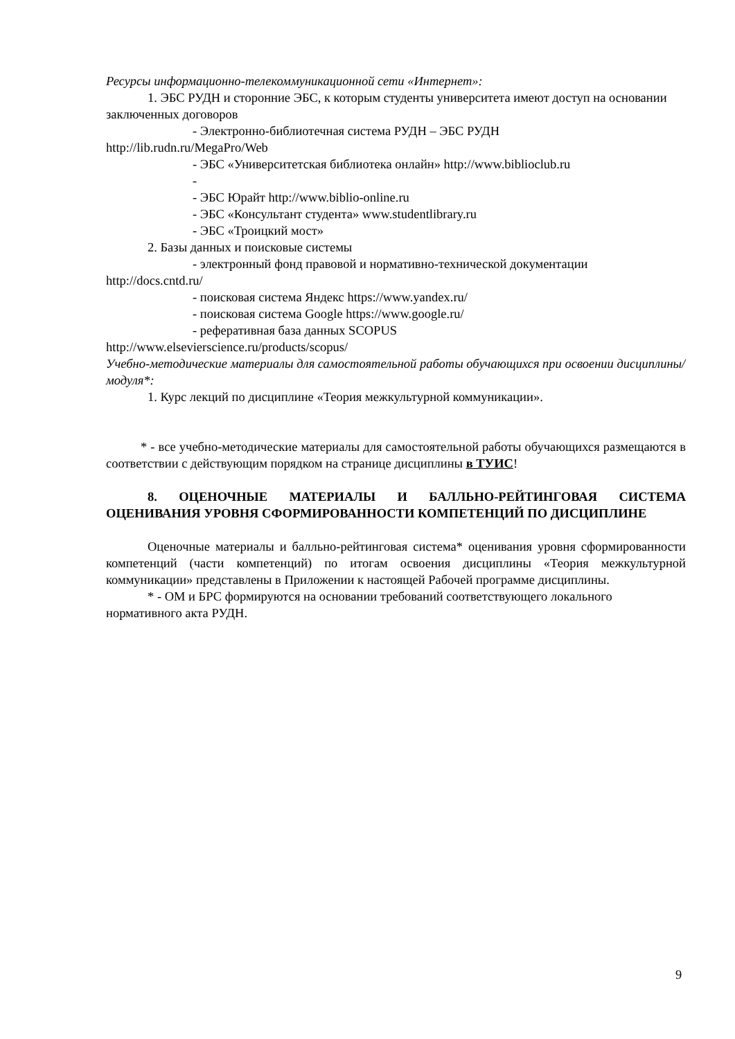Ресурсы информационно-телекоммуникационной сети «Интернет»:
1. ЭБС РУДН и сторонние ЭБС, к которым студенты университета имеют доступ на основании заключенных договоров
- Электронно-библиотечная система РУДН – ЭБС РУДН
http://lib.rudn.ru/MegaPro/Web
- ЭБС «Университетская библиотека онлайн» http://www.biblioclub.ru
-
- ЭБС Юрайт http://www.biblio-online.ru
- ЭБС «Консультант студента» www.studentlibrary.ru
- ЭБС «Троицкий мост»
2. Базы данных и поисковые системы
- электронный фонд правовой и нормативно-технической документации
http://docs.cntd.ru/
- поисковая система Яндекс https://www.yandex.ru/
- поисковая система Google https://www.google.ru/
- реферативная база данных SCOPUS
http://www.elsevierscience.ru/products/scopus/
Учебно-методические материалы для самостоятельной работы обучающихся при освоении дисциплины/модуля*:
1. Курс лекций по дисциплине «Теория межкультурной коммуникации».
* - все учебно-методические материалы для самостоятельной работы обучающихся размещаются в соответствии с действующим порядком на странице дисциплины в ТУИС!
8. ОЦЕНОЧНЫЕ МАТЕРИАЛЫ И БАЛЛЬНО-РЕЙТИНГОВАЯ СИСТЕМА ОЦЕНИВАНИЯ УРОВНЯ СФОРМИРОВАННОСТИ КОМПЕТЕНЦИЙ ПО ДИСЦИПЛИНЕ
Оценочные материалы и балльно-рейтинговая система* оценивания уровня сформированности компетенций (части компетенций) по итогам освоения дисциплины «Теория межкультурной коммуникации» представлены в Приложении к настоящей Рабочей программе дисциплины.
* - ОМ и БРС формируются на основании требований соответствующего локального нормативного акта РУДН.
9